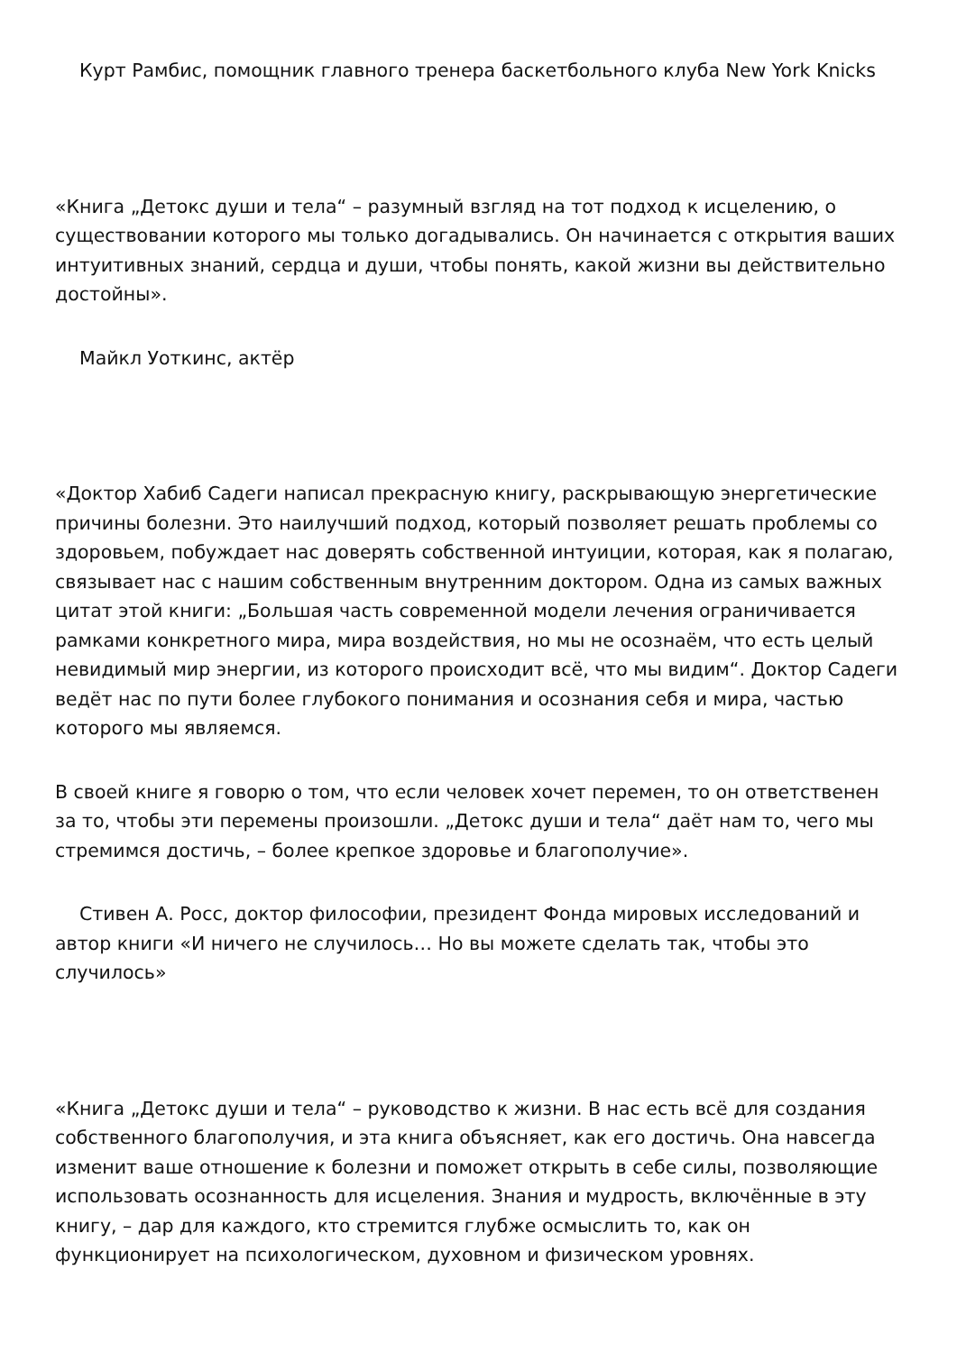Курт Рамбис, помощник главного тренера баскетбольного клуба New York Knicks
«Книга „Детокс души и тела“ – разумный взгляд на тот подход к исцелению, о существовании которого мы только догадывались. Он начинается с открытия ваших интуитивных знаний, сердца и души, чтобы понять, какой жизни вы действительно достойны».
Майкл Уоткинс, актёр
«Доктор Хабиб Садеги написал прекрасную книгу, раскрывающую энергетические причины болезни. Это наилучший подход, который позволяет решать проблемы со здоровьем, побуждает нас доверять собственной интуиции, которая, как я полагаю, связывает нас с нашим собственным внутренним доктором. Одна из самых важных цитат этой книги: „Большая часть современной модели лечения ограничивается рамками конкретного мира, мира воздействия, но мы не осознаём, что есть целый невидимый мир энергии, из которого происходит всё, что мы видим“. Доктор Садеги ведёт нас по пути более глубокого понимания и осознания себя и мира, частью которого мы являемся.
В своей книге я говорю о том, что если человек хочет перемен, то он ответственен за то, чтобы эти перемены произошли. „Детокс души и тела“ даёт нам то, чего мы стремимся достичь, – более крепкое здоровье и благополучие».
Стивен А. Росс, доктор философии, президент Фонда мировых исследований и автор книги «И ничего не случилось… Но вы можете сделать так, чтобы это случилось»
«Книга „Детокс души и тела“ – руководство к жизни. В нас есть всё для создания собственного благополучия, и эта книга объясняет, как его достичь. Она навсегда изменит ваше отношение к болезни и поможет открыть в себе силы, позволяющие использовать осознанность для исцеления. Знания и мудрость, включённые в эту книгу, – дар для каждого, кто стремится глубже осмыслить то, как он функционирует на психологическом, духовном и физическом уровнях.